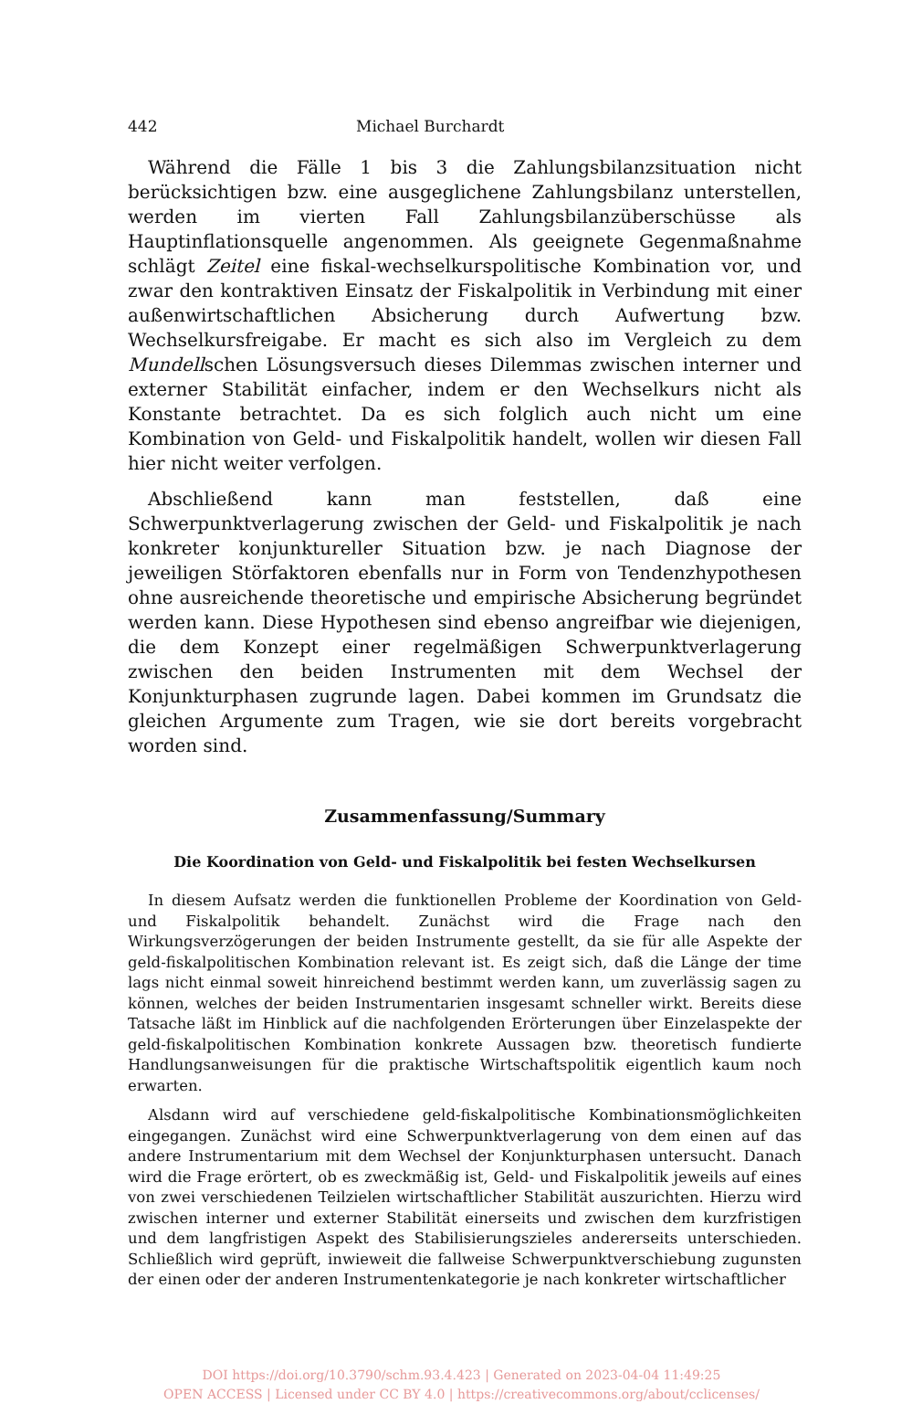442 Michael Burchardt
Während die Fälle 1 bis 3 die Zahlungsbilanzsituation nicht berücksichtigen bzw. eine ausgeglichene Zahlungsbilanz unterstellen, werden im vierten Fall Zahlungsbilanzüberschüsse als Hauptinflationsquelle angenommen. Als geeignete Gegenmaßnahme schlägt Zeitel eine fiskal-wechselkurspolitische Kombination vor, und zwar den kontraktiven Einsatz der Fiskalpolitik in Verbindung mit einer außenwirtschaftlichen Absicherung durch Aufwertung bzw. Wechselkursfreigabe. Er macht es sich also im Vergleich zu dem Mundellschen Lösungsversuch dieses Dilemmas zwischen interner und externer Stabilität einfacher, indem er den Wechselkurs nicht als Konstante betrachtet. Da es sich folglich auch nicht um eine Kombination von Geld- und Fiskalpolitik handelt, wollen wir diesen Fall hier nicht weiter verfolgen.
Abschließend kann man feststellen, daß eine Schwerpunktverlagerung zwischen der Geld- und Fiskalpolitik je nach konkreter konjunktureller Situation bzw. je nach Diagnose der jeweiligen Störfaktoren ebenfalls nur in Form von Tendenzhypothesen ohne ausreichende theoretische und empirische Absicherung begründet werden kann. Diese Hypothesen sind ebenso angreifbar wie diejenigen, die dem Konzept einer regelmäßigen Schwerpunktverlagerung zwischen den beiden Instrumenten mit dem Wechsel der Konjunkturphasen zugrunde lagen. Dabei kommen im Grundsatz die gleichen Argumente zum Tragen, wie sie dort bereits vorgebracht worden sind.
Zusammenfassung/Summary
Die Koordination von Geld- und Fiskalpolitik bei festen Wechselkursen
In diesem Aufsatz werden die funktionellen Probleme der Koordination von Geld- und Fiskalpolitik behandelt. Zunächst wird die Frage nach den Wirkungsverzögerungen der beiden Instrumente gestellt, da sie für alle Aspekte der geld-fiskalpolitischen Kombination relevant ist. Es zeigt sich, daß die Länge der time lags nicht einmal soweit hinreichend bestimmt werden kann, um zuverlässig sagen zu können, welches der beiden Instrumentarien insgesamt schneller wirkt. Bereits diese Tatsache läßt im Hinblick auf die nachfolgenden Erörterungen über Einzelaspekte der geld-fiskalpolitischen Kombination konkrete Aussagen bzw. theoretisch fundierte Handlungsanweisungen für die praktische Wirtschaftspolitik eigentlich kaum noch erwarten.
Alsdann wird auf verschiedene geld-fiskalpolitische Kombinationsmöglichkeiten eingegangen. Zunächst wird eine Schwerpunktverlagerung von dem einen auf das andere Instrumentarium mit dem Wechsel der Konjunkturphasen untersucht. Danach wird die Frage erörtert, ob es zweckmäßig ist, Geld- und Fiskalpolitik jeweils auf eines von zwei verschiedenen Teilzielen wirtschaftlicher Stabilität auszurichten. Hierzu wird zwischen interner und externer Stabilität einerseits und zwischen dem kurzfristigen und dem langfristigen Aspekt des Stabilisierungszieles andererseits unterschieden. Schließlich wird geprüft, inwieweit die fallweise Schwerpunktverschiebung zugunsten der einen oder der anderen Instrumentenkategorie je nach konkreter wirtschaftlicher
DOI https://doi.org/10.3790/schm.93.4.423 | Generated on 2023-04-04 11:49:25
OPEN ACCESS | Licensed under CC BY 4.0 | https://creativecommons.org/about/cclicenses/